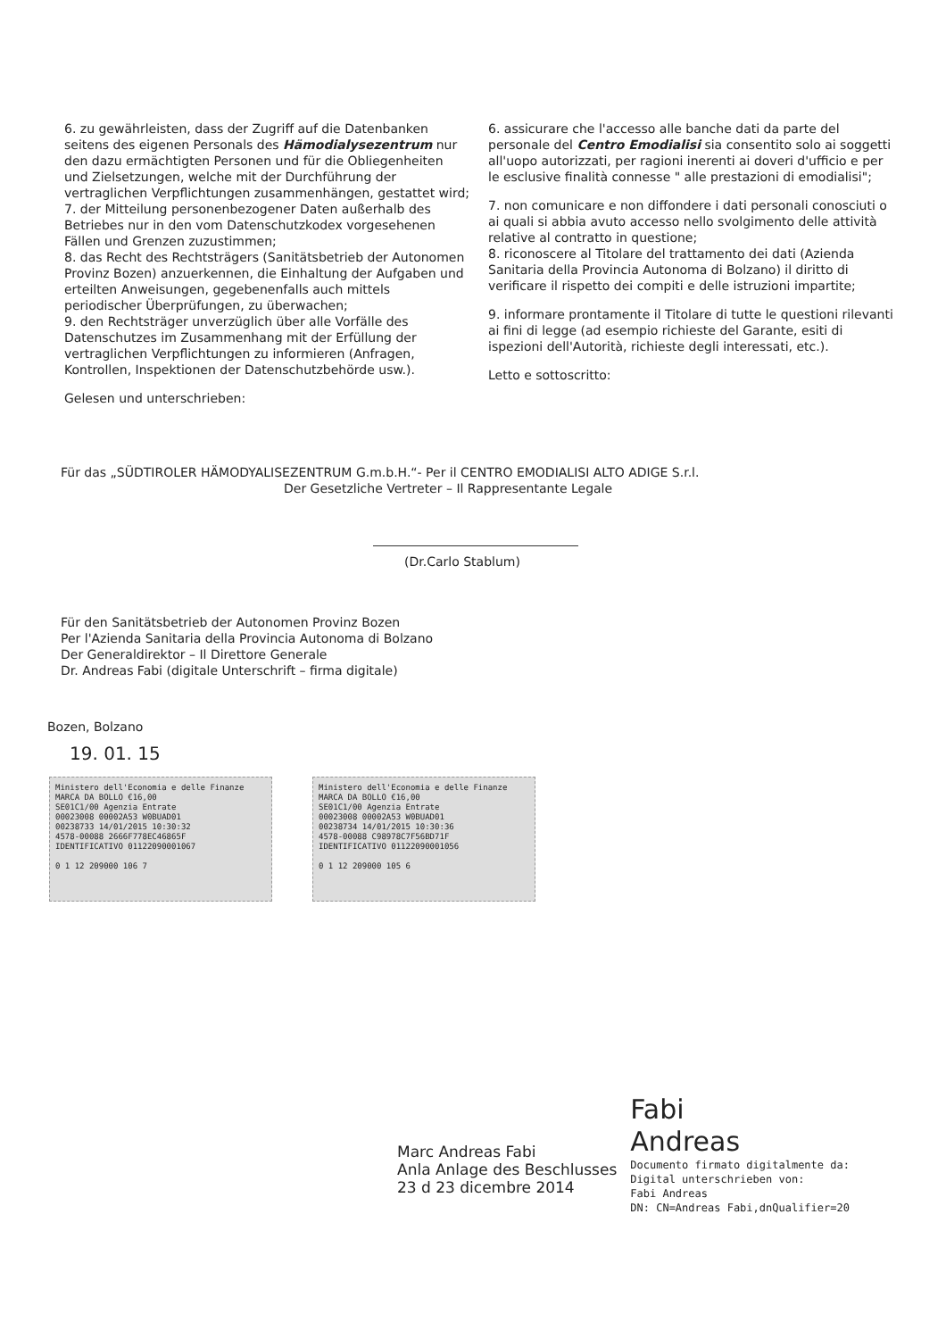6. zu gewährleisten, dass der Zugriff auf die Datenbanken seitens des eigenen Personals des Hämodialysezentrum nur den dazu ermächtigten Personen und für die Obliegenheiten und Zielsetzungen, welche mit der Durchführung der vertraglichen Verpflichtungen zusammenhängen, gestattet wird;
7. der Mitteilung personenbezogener Daten außerhalb des Betriebes nur in den vom Datenschutzkodex vorgesehenen Fällen und Grenzen zuzustimmen;
8. das Recht des Rechtsträgers (Sanitätsbetrieb der Autonomen Provinz Bozen) anzuerkennen, die Einhaltung der Aufgaben und erteilten Anweisungen, gegebenenfalls auch mittels periodischer Überprüfungen, zu überwachen;
9. den Rechtsträger unverzüglich über alle Vorfälle des Datenschutzes im Zusammenhang mit der Erfüllung der vertraglichen Verpflichtungen zu informieren (Anfragen, Kontrollen, Inspektionen der Datenschutzbehörde usw.).
Gelesen und unterschrieben:
6. assicurare che l'accesso alle banche dati da parte del personale del Centro Emodialisi sia consentito solo ai soggetti all'uopo autorizzati, per ragioni inerenti ai doveri d'ufficio e per le esclusive finalità connesse " alle prestazioni di emodialisi";
7. non comunicare e non diffondere i dati personali conosciuti o ai quali si abbia avuto accesso nello svolgimento delle attività relative al contratto in questione;
8. riconoscere al Titolare del trattamento dei dati (Azienda Sanitaria della Provincia Autonoma di Bolzano) il diritto di verificare il rispetto dei compiti e delle istruzioni impartite;
9. informare prontamente il Titolare di tutte le questioni rilevanti ai fini di legge (ad esempio richieste del Garante, esiti di ispezioni dell'Autorità, richieste degli interessati, etc.).
Letto e sottoscritto:
Für das „SÜDTIROLER HÄMODYALISEZENTRUM G.m.b.H.“- Per il CENTRO EMODIALISI ALTO ADIGE S.r.l.
Der Gesetzliche Vertreter – Il Rappresentante Legale
(Dr.Carlo Stablum)
Für den Sanitätsbetrieb der Autonomen Provinz Bozen
Per l'Azienda Sanitaria della Provincia Autonoma di Bolzano
Der Generaldirektor – Il Direttore Generale
Dr. Andreas Fabi (digitale Unterschrift – firma digitale)
Bozen, Bolzano
19. 01. 15
Ministero dell'Economia e delle Finanze MARCA DA BOLLO €16,00
SE01C1/00 Agenzia Entrate
00023008 00002A53 W0BUAD01
00238733 14/01/2015 10:30:32
4578-00088 2666F778EC46865F
IDENTIFICATIVO 01122090001067
0 1 12 209000 106 7
Ministero dell'Economia e delle Finanze MARCA DA BOLLO €16,00
SE01C1/00 Agenzia Entrate
00023008 00002A53 W0BUAD01
00238734 14/01/2015 10:30:36
4578-00088 C98978C7F56BD71F
IDENTIFICATIVO 01122090001056
0 1 12 209000 105 6
Marc Andreas Fabi
Anla Anlage des Beschlusses
23 d 23 dicembre 2014
Fabi
Andreas
Documento firmato digitalmente da:
Digital unterschrieben von:
Fabi Andreas
DN: CN=Andreas Fabi,dnQualifier=20